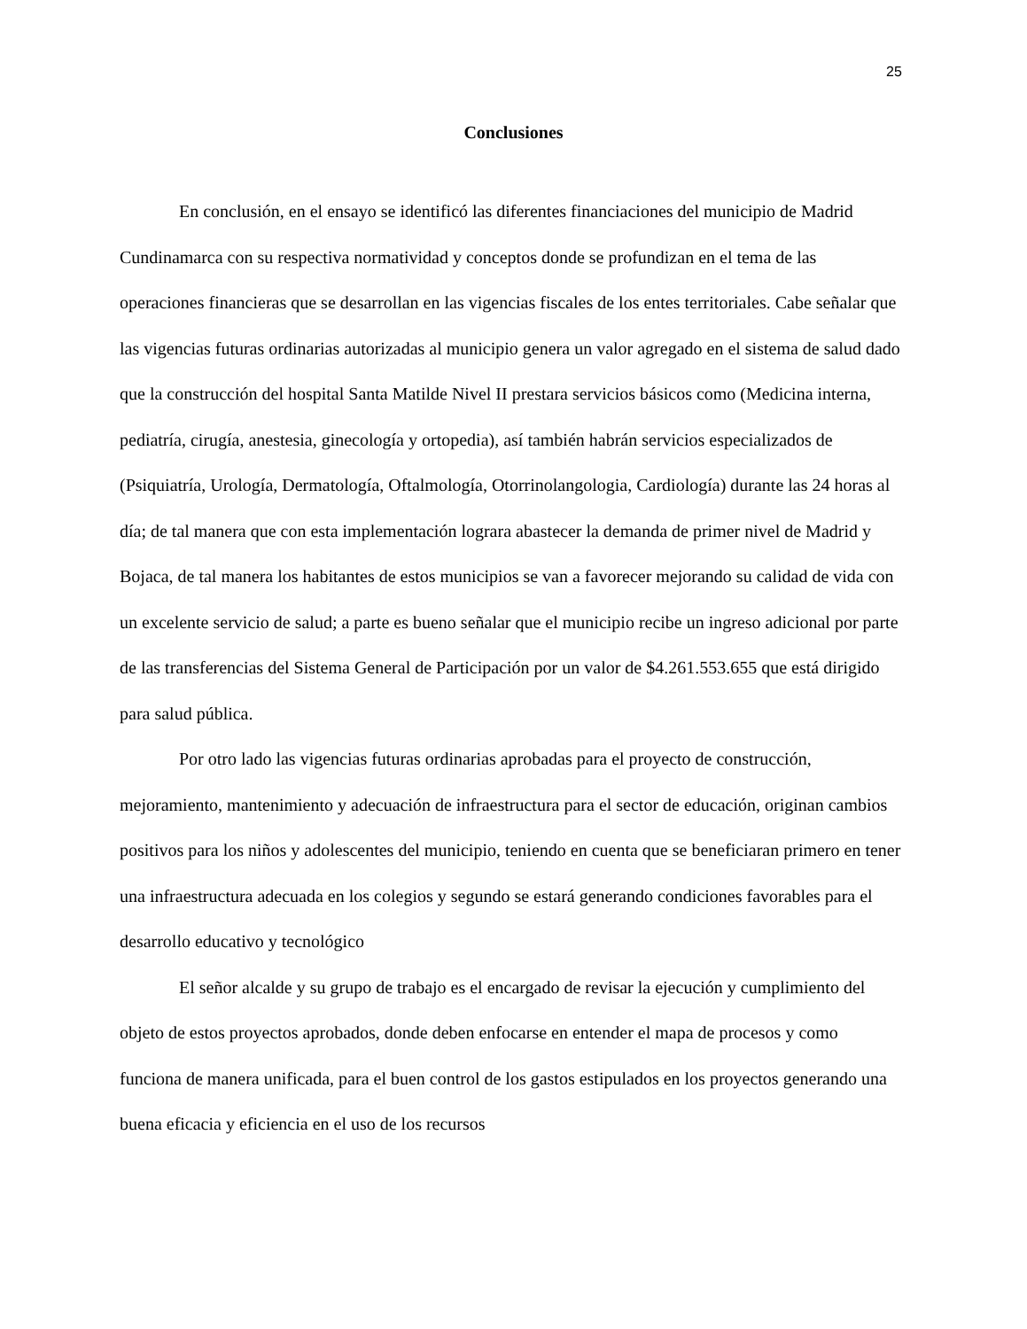25
Conclusiones
En conclusión, en el ensayo se identificó las diferentes financiaciones del municipio de Madrid Cundinamarca con su respectiva normatividad y conceptos donde se profundizan en el tema de las operaciones financieras que se desarrollan en las vigencias fiscales de los entes territoriales. Cabe señalar que las vigencias futuras ordinarias autorizadas al municipio genera un valor agregado en el sistema de salud dado que la construcción del hospital Santa Matilde Nivel II prestara servicios básicos como (Medicina interna, pediatría, cirugía, anestesia, ginecología y ortopedia), así también habrán servicios especializados de (Psiquiatría, Urología, Dermatología, Oftalmología, Otorrinolangologia, Cardiología) durante las 24 horas al día; de tal manera que con esta implementación lograra abastecer la demanda de primer nivel de Madrid y Bojaca, de tal manera los habitantes de estos municipios se van a favorecer mejorando su calidad de vida con un excelente servicio de salud; a parte es bueno señalar que el municipio recibe un ingreso adicional por parte de las transferencias del Sistema General de Participación por un valor de $4.261.553.655 que está dirigido para salud pública.
Por otro lado las vigencias futuras ordinarias aprobadas para el proyecto de construcción, mejoramiento, mantenimiento y adecuación de infraestructura para el sector de educación, originan cambios positivos para los niños y adolescentes del municipio, teniendo en cuenta que se beneficiaran primero en tener una infraestructura adecuada en los colegios y segundo se estará generando condiciones favorables para el desarrollo educativo y tecnológico
El señor alcalde y su grupo de trabajo es el encargado de revisar la ejecución y cumplimiento del objeto de estos proyectos aprobados, donde deben enfocarse en entender el mapa de procesos y como funciona de manera unificada, para el buen control de los gastos estipulados en los proyectos generando una buena eficacia y eficiencia en el uso de los recursos